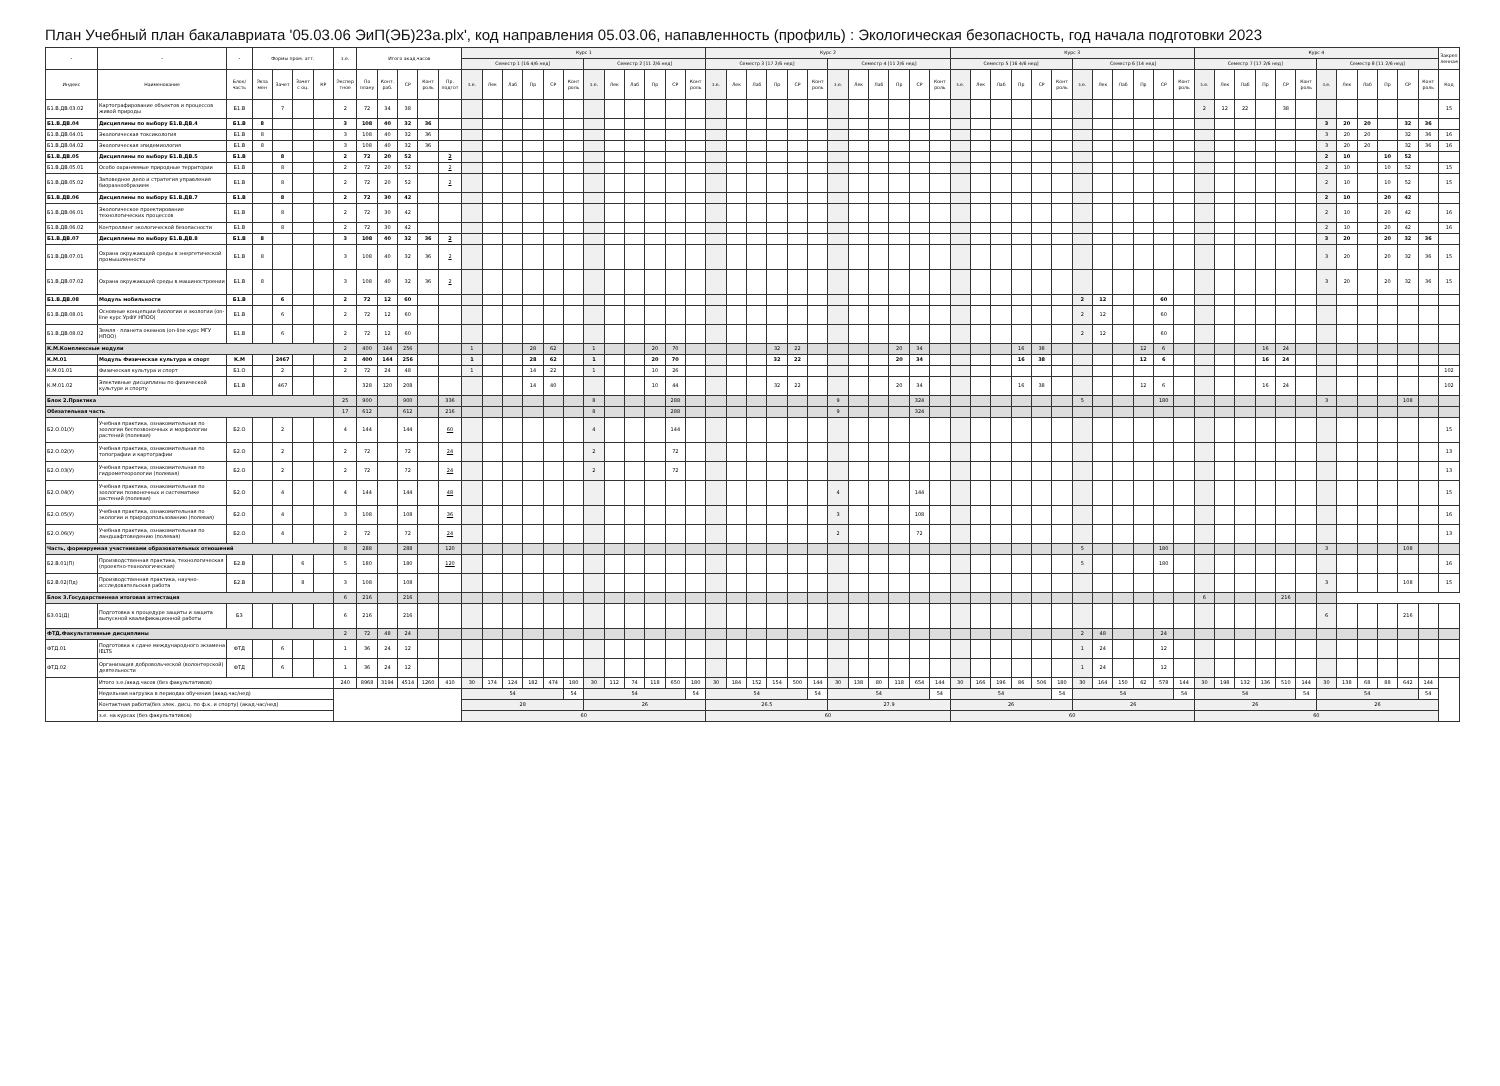План Учебный план бакалавриата '05.03.06 ЭиП(ЭБ)23а.plx', код направления 05.03.06, напавленность (профиль) : Экологическая безопасность, год начала подготовки 2023
| - | - | - | Формы пром. атт. | | | | з.е. | Итого акад.часов | | | | | Курс 1 | | | | | | | | | | | | Курс 2 | | | | | | | | | | | | Курс 3 | | | | | | | | | | | | Курс 4 | | | | | | | | | | | | Закреп ленная |
| --- | --- | --- | --- | --- | --- | --- | --- | --- | --- | --- | --- | --- | --- | --- | --- | --- | --- | --- | --- | --- | --- | --- | --- | --- | --- | --- | --- | --- | --- | --- | --- | --- | --- | --- | --- | --- | --- | --- | --- | --- | --- | --- | --- | --- | --- | --- | --- | --- | --- | --- | --- | --- | --- | --- | --- | --- | --- | --- | --- | --- | --- |
| | | | | | | | | | | | | | Семестр 1 [16 4/6 нед] | | | | | | Семестр 2 [11 2/6 нед] | | | | | | Семестр 3 [17 2/6 нед] | | | | | | Семестр 4 [11 2/6 нед] | | | | | | Семестр 5 [16 4/6 нед] | | | | | | Семестр 6 [14 нед] | | | | | | Семестр 7 [17 2/6 нед] | | | | | | Семестр 8 [11 2/6 нед] | | | | | | |
| Индекс | Наименование | Блок/ часть | Экза мен | Зачет | Зачет с оц. | КР | Экспер тное | По плану | Конт. раб. | СР | Конт роль | Пр. подгот | з.е. | Лек | Лаб | Пр | СР | Конт роль | з.е. | Лек | Лаб | Пр | СР | Конт роль | з.е. | Лек | Лаб | Пр | СР | Конт роль | з.е. | Лек | Лаб | Пр | СР | Конт роль | з.е. | Лек | Лаб | Пр | СР | Конт роль | з.е. | Лек | Лаб | Пр | СР | Конт роль | з.е. | Лек | Лаб | Пр | СР | Конт роль | з.е. | Лек | Лаб | Пр | СР | Конт роль | Код |
| Б1.В.ДВ.03.02 | Картографирование объектов и процессов живой природы | Б1.В | | 7 | | | 2 | 72 | 34 | 38 | | | | | | | | | | | | | | | | | | | | | | | | | | | | | | | | | | | | | | | 2 | 12 | 22 | | 38 | | | | | | | | 15 |
| Б1.В.ДВ.04 | Дисциплины по выбору Б1.В.ДВ.4 | Б1.В | 8 | | | | 3 | 108 | 40 | 32 | 36 | | | | | | | | | | | | | | | | | | | | | | | | | | | | | | | | | | | | | | | | | | | | 3 | 20 | 20 | | 32 | 36 | |
| Б1.В.ДВ.04.01 | Экологическая токсикология | Б1.В | 8 | | | | 3 | 108 | 40 | 32 | 36 | | | | | | | | | | | | | | | | | | | | | | | | | | | | | | | | | | | | | | | | | | | | 3 | 20 | 20 | | 32 | 36 | 16 |
| Б1.В.ДВ.04.02 | Экологическая эпидемиология | Б1.В | 8 | | | | 3 | 108 | 40 | 32 | 36 | | | | | | | | | | | | | | | | | | | | | | | | | | | | | | | | | | | | | | | | | | | | 3 | 20 | 20 | | 32 | 36 | 16 |
| Б1.В.ДВ.05 | Дисциплины по выбору Б1.В.ДВ.5 | Б1.В | | 8 | | | 2 | 72 | 20 | 52 | | 2 | | | | | | | | | | | | | | | | | | | | | | | | | | | | | | | | | | | | | | | | | | | 2 | 10 | | 10 | 52 | | |
| Б1.В.ДВ.05.01 | Особо охраняемые природные территории | Б1.В | | 8 | | | 2 | 72 | 20 | 52 | | 2 | | | | | | | | | | | | | | | | | | | | | | | | | | | | | | | | | | | | | | | | | | | 2 | 10 | | 10 | 52 | | 15 |
| Б1.В.ДВ.05.02 | Заповедное дело и стратегия управления биоразнообразием | Б1.В | | 8 | | | 2 | 72 | 20 | 52 | | 2 | | | | | | | | | | | | | | | | | | | | | | | | | | | | | | | | | | | | | | | | | | | 2 | 10 | | 10 | 52 | | 15 |
| Б1.В.ДВ.06 | Дисциплины по выбору Б1.В.ДВ.7 | Б1.В | | 8 | | | 2 | 72 | 30 | 42 | | | | | | | | | | | | | | | | | | | | | | | | | | | | | | | | | | | | | | | | | | | | | 2 | 10 | | 20 | 42 | | |
| Б1.В.ДВ.06.01 | Экологическое проектирование технологических процессов | Б1.В | | 8 | | | 2 | 72 | 30 | 42 | | | | | | | | | | | | | | | | | | | | | | | | | | | | | | | | | | | | | | | | | | | | | 2 | 10 | | 20 | 42 | | 16 |
| Б1.В.ДВ.06.02 | Контроллинг экологической безопасности | Б1.В | | 8 | | | 2 | 72 | 30 | 42 | | | | | | | | | | | | | | | | | | | | | | | | | | | | | | | | | | | | | | | | | | | | | 2 | 10 | | 20 | 42 | | 16 |
| Б1.В.ДВ.07 | Дисциплины по выбору Б1.В.ДВ.8 | Б1.В | 8 | | | | 3 | 108 | 40 | 32 | 36 | 2 | | | | | | | | | | | | | | | | | | | | | | | | | | | | | | | | | | | | | | | | | | | 3 | 20 | | 20 | 32 | 36 | |
| Б1.В.ДВ.07.01 | Охрана окружающей среды в энергетической промышленности | Б1.В | 8 | | | | 3 | 108 | 40 | 32 | 36 | 2 | | | | | | | | | | | | | | | | | | | | | | | | | | | | | | | | | | | | | | | | | | | 3 | 20 | | 20 | 32 | 36 | 15 |
| Б1.В.ДВ.07.02 | Охрана окружающей среды в машиностроении | Б1.В | 8 | | | | 3 | 108 | 40 | 32 | 36 | 2 | | | | | | | | | | | | | | | | | | | | | | | | | | | | | | | | | | | | | | | | | | | 3 | 20 | | 20 | 32 | 36 | 15 |
| Б1.В.ДВ.08 | Модуль мобильности | Б1.В | | 6 | | | 2 | 72 | 12 | 60 | | | | | | | | | | | | | | | | | | | | | | | | | | | | | | | | | 2 | 12 | | | 60 | | | | | | | | | | | | | | |
| Б1.В.ДВ.08.01 | Основные концепции биологии и экологии (on-line курс УрФУ НПОО) | Б1.В | | 6 | | | 2 | 72 | 12 | 60 | | | | | | | | | | | | | | | | | | | | | | | | | | | | | | | | | 2 | 12 | | | 60 | | | | | | | | | | | | | | |
| Б1.В.ДВ.08.02 | Земля - планета океанов (on-line курс МГУ НПОО) | Б1.В | | 6 | | | 2 | 72 | 12 | 60 | | | | | | | | | | | | | | | | | | | | | | | | | | | | | | | | | 2 | 12 | | | 60 | | | | | | | | | | | | | | |
| К.М.Комплексные модули | | | | | | | 2 | 400 | 144 | 256 | | | 1 | | | 28 | 62 | | 1 | | | 20 | 70 | | | | | 32 | 22 | | | | | 20 | 34 | | | | | 16 | 38 | | | | | 12 | 6 | | | | | 16 | 24 | | | | | | | | |
| К.М.01 | Модуль Физическая культура и спорт | К.М | | 2467 | | | 2 | 400 | 144 | 256 | | | 1 | | | 28 | 62 | | 1 | | | 20 | 70 | | | | | 32 | 22 | | | | | 20 | 34 | | | | | 16 | 38 | | | | | 12 | 6 | | | | | 16 | 24 | | | | | | | | |
| К.М.01.01 | Физическая культура и спорт | Б1.О | | 2 | | | 2 | 72 | 24 | 48 | | | 1 | | | 14 | 22 | | 1 | | | 10 | 26 | | | | | | | | | | | | | | | | | | | | | | | | | | | | | | | | | | | | | | 102 |
| К.М.01.02 | Элективные дисциплины по физической культуре и спорту | Б1.В | | 467 | | | | 328 | 120 | 208 | | | | | | 14 | 40 | | | | | 10 | 44 | | | | | 32 | 22 | | | | | 20 | 34 | | | | | 16 | 38 | | | | | 12 | 6 | | | | | 16 | 24 | | | | | | | | 102 |
| Блок 2.Практика | | | | | | | 25 | 900 | | 900 | | 336 | | | | | | | 8 | | | | 288 | | | | | | | | 9 | | | | 324 | | | | | | | | 5 | | | | 180 | | | | | | | | 3 | | | | 108 | | |
| Обязательная часть | | | | | | | 17 | 612 | | 612 | | 216 | | | | | | | 8 | | | | 288 | | | | | | | | 9 | | | | 324 | | | | | | | | | | | | | | | | | | | | | | | | | | |
| Б2.О.01(У) | Учебная практика, ознакомительная по зоологии беспозвоночных и морфологии растений (полевая) | Б2.О | | 2 | | | 4 | 144 | | 144 | | 60 | | | | | | | 4 | | | | 144 | | | | | | | | | | | | | | | | | | | | | | | | | | | | | | | | | | | | | | 15 |
| Б2.О.02(У) | Учебная практика, ознакомительная по топографии и картографии | Б2.О | | 2 | | | 2 | 72 | | 72 | | 24 | | | | | | | 2 | | | | 72 | | | | | | | | | | | | | | | | | | | | | | | | | | | | | | | | | | | | | | 13 |
| Б2.О.03(У) | Учебная практика, ознакомительная по гидрометеорологии (полевая) | Б2.О | | 2 | | | 2 | 72 | | 72 | | 24 | | | | | | | 2 | | | | 72 | | | | | | | | | | | | | | | | | | | | | | | | | | | | | | | | | | | | | | 13 |
| Б2.О.04(У) | Учебная практика, ознакомительная по зоологии позвоночных и систематике растений (полевая) | Б2.О | | 4 | | | 4 | 144 | | 144 | | 48 | | | | | | | | | | | | | | | | | | | 4 | | | | 144 | | | | | | | | | | | | | | | | | | | | | | | | | | 15 |
| Б2.О.05(У) | Учебная практика, ознакомительная по экологии и природопользованию (полевая) | Б2.О | | 4 | | | 3 | 108 | | 108 | | 36 | | | | | | | | | | | | | | | | | | | 3 | | | | 108 | | | | | | | | | | | | | | | | | | | | | | | | | | 16 |
| Б2.О.06(У) | Учебная практика, ознакомительная по ландшафтоведению (полевая) | Б2.О | | 4 | | | 2 | 72 | | 72 | | 24 | | | | | | | | | | | | | | | | | | | 2 | | | | 72 | | | | | | | | | | | | | | | | | | | | | | | | | | 13 |
| Часть, формируемая участниками образовательных отношений | | | | | | | 8 | 288 | | 288 | | 120 | | | | | | | | | | | | | | | | | | | | | | | | | | | | | | | 5 | | | | 180 | | | | | | | | 3 | | | | 108 | | |
| Б2.В.01(П) | Производственная практика, технологическая (проектно-технологическая) | Б2.В | | | 6 | | 5 | 180 | | 180 | | 120 | | | | | | | | | | | | | | | | | | | | | | | | | | | | | | | 5 | | | | 180 | | | | | | | | | | | | | | 16 |
| Б2.В.02(Пд) | Производственная практика, научно-исследовательская работа | Б2.В | | | 8 | | 3 | 108 | | 108 | | | | | | | | | | | | | | | | | | | | | | | | | | | | | | | | | | | | | | | | | | | | | 3 | | | | 108 | | 15 |
| Блок 3.Государственная итоговая аттестация | | | | | | | 6 | 216 | | 216 | | | | | | | | | | | | | | | | | | | | | | | | | | | | | | | | | | | | | | | 6 | | | | 216 | | | | | | | | |
| Б3.01(Д) | Подготовка к процедуре защиты и защита выпускной квалификационной работы | Б3 | | | | | 6 | 216 | | 216 | | | | | | | | | | | | | | | | | | | | | | | | | | | | | | | | | | | | | | | | | | | | | 6 | | | | 216 | | |
| ФТД.Факультативные дисциплины | | | | | | | 2 | 72 | 48 | 24 | | | | | | | | | | | | | | | | | | | | | | | | | | | | | | | | | 2 | 48 | | | 24 | | | | | | | | | | | | | | |
| ФТД.01 | Подготовка к сдаче международного экзамена IELTS | ФТД | | 6 | | | 1 | 36 | 24 | 12 | | | | | | | | | | | | | | | | | | | | | | | | | | | | | | | | | 1 | 24 | | | 12 | | | | | | | | | | | | | | |
| ФТД.02 | Организация добровольческой (волонтерской) деятельности | ФТД | | 6 | | | 1 | 36 | 24 | 12 | | | | | | | | | | | | | | | | | | | | | | | | | | | | | | | | | 1 | 24 | | | 12 | | | | | | | | | | | | | | |
| | Итого з.е./акад.часов (без факультативов) | | | | | | 240 | 8968 | 3194 | 4514 | 1260 | 410 | 30 | 174 | 124 | 182 | 474 | 180 | 30 | 112 | 74 | 118 | 650 | 180 | 30 | 184 | 152 | 154 | 500 | 144 | 30 | 138 | 80 | 118 | 654 | 144 | 30 | 166 | 196 | 86 | 506 | 180 | 30 | 164 | 150 | 62 | 578 | 144 | 30 | 198 | 132 | 136 | 510 | 144 | 30 | 138 | 68 | 88 | 642 | 144 | |
| | Недельная нагрузка в периодах обучения (акад.час/нед) | | | | | | | | | | | | 54 | | | | | 54 | 54 | | | | | 54 | 54 | | | | | 54 | 54 | | | | | 54 | 54 | | | | | 54 | 54 | | | | | 54 | 54 | | | | | 54 | 54 | | | | | 54 | |
| | Контактная работа(без элек. дисц. по ф.к. и спорту) (акад.час/нед) | | | | | | | | | | | | 28 | | | | | | 26 | | | | | | 26.5 | | | | | | 27.9 | | | | | | 26 | | | | | | 26 | | | | | | 26 | | | | | | 26 | | | | | | |
| | з.е. на курсах (без факультативов) | | | | | | | | | | | | 60 | | | | | | | | | | | | 60 | | | | | | | | | | | | 60 | | | | | | | | | | | | 60 | | | | | | | | | | | | |